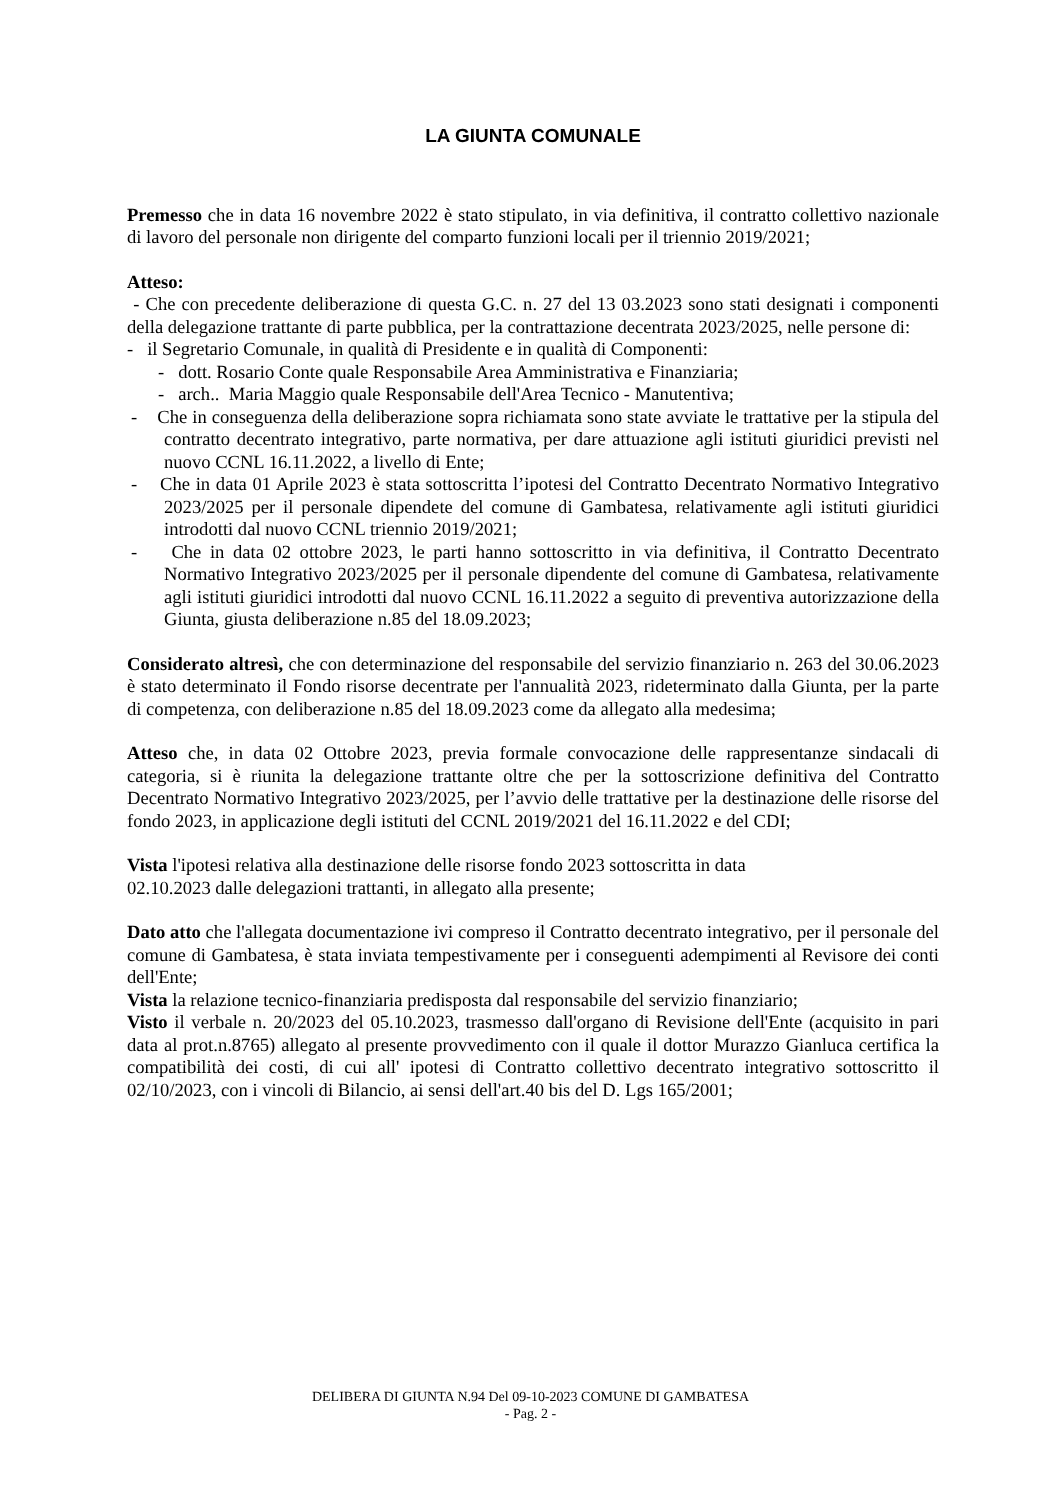LA GIUNTA COMUNALE
Premesso che in data 16 novembre 2022 è stato stipulato, in via definitiva, il contratto collettivo nazionale di lavoro del personale non dirigente del comparto funzioni locali per il triennio 2019/2021;
Atteso:
- Che con precedente deliberazione di questa G.C. n. 27 del 13 03.2023 sono stati designati i componenti della delegazione trattante di parte pubblica, per la contrattazione decentrata 2023/2025, nelle persone di:
- il Segretario Comunale, in qualità di Presidente e in qualità di Componenti:
- dott. Rosario Conte quale Responsabile Area Amministrativa e Finanziaria;
- arch.. Maria Maggio quale Responsabile dell'Area Tecnico - Manutentiva;
- Che in conseguenza della deliberazione sopra richiamata sono state avviate le trattative per la stipula del contratto decentrato integrativo, parte normativa, per dare attuazione agli istituti giuridici previsti nel nuovo CCNL 16.11.2022, a livello di Ente;
- Che in data 01 Aprile 2023 è stata sottoscritta l’ipotesi del Contratto Decentrato Normativo Integrativo 2023/2025 per il personale dipendete del comune di Gambatesa, relativamente agli istituti giuridici introdotti dal nuovo CCNL triennio 2019/2021;
- Che in data 02 ottobre 2023, le parti hanno sottoscritto in via definitiva, il Contratto Decentrato Normativo Integrativo 2023/2025 per il personale dipendente del comune di Gambatesa, relativamente agli istituti giuridici introdotti dal nuovo CCNL 16.11.2022 a seguito di preventiva autorizzazione della Giunta, giusta deliberazione n.85 del 18.09.2023;
Considerato altresì, che con determinazione del responsabile del servizio finanziario n. 263 del 30.06.2023 è stato determinato il Fondo risorse decentrate per l'annualità 2023, rideterminato dalla Giunta, per la parte di competenza, con deliberazione n.85 del 18.09.2023 come da allegato alla medesima;
Atteso che, in data 02 Ottobre 2023, previa formale convocazione delle rappresentanze sindacali di categoria, si è riunita la delegazione trattante oltre che per la sottoscrizione definitiva del Contratto Decentrato Normativo Integrativo 2023/2025, per l’avvio delle trattative per la destinazione delle risorse del fondo 2023, in applicazione degli istituti del CCNL 2019/2021 del 16.11.2022 e del CDI;
Vista l'ipotesi relativa alla destinazione delle risorse fondo 2023 sottoscritta in data
02.10.2023 dalle delegazioni trattanti, in allegato alla presente;
Dato atto che l'allegata documentazione ivi compreso il Contratto decentrato integrativo, per il personale del comune di Gambatesa, è stata inviata tempestivamente per i conseguenti adempimenti al Revisore dei conti dell'Ente;
Vista la relazione tecnico-finanziaria predisposta dal responsabile del servizio finanziario;
Visto il verbale n. 20/2023 del 05.10.2023, trasmesso dall'organo di Revisione dell'Ente (acquisito in pari data al prot.n.8765) allegato al presente provvedimento con il quale il dottor Murazzo Gianluca certifica la compatibilità dei costi, di cui all' ipotesi di Contratto collettivo decentrato integrativo sottoscritto il 02/10/2023, con i vincoli di Bilancio, ai sensi dell'art.40 bis del D. Lgs 165/2001;
DELIBERA DI GIUNTA N.94 Del 09-10-2023 COMUNE DI GAMBATESA
- Pag. 2 -